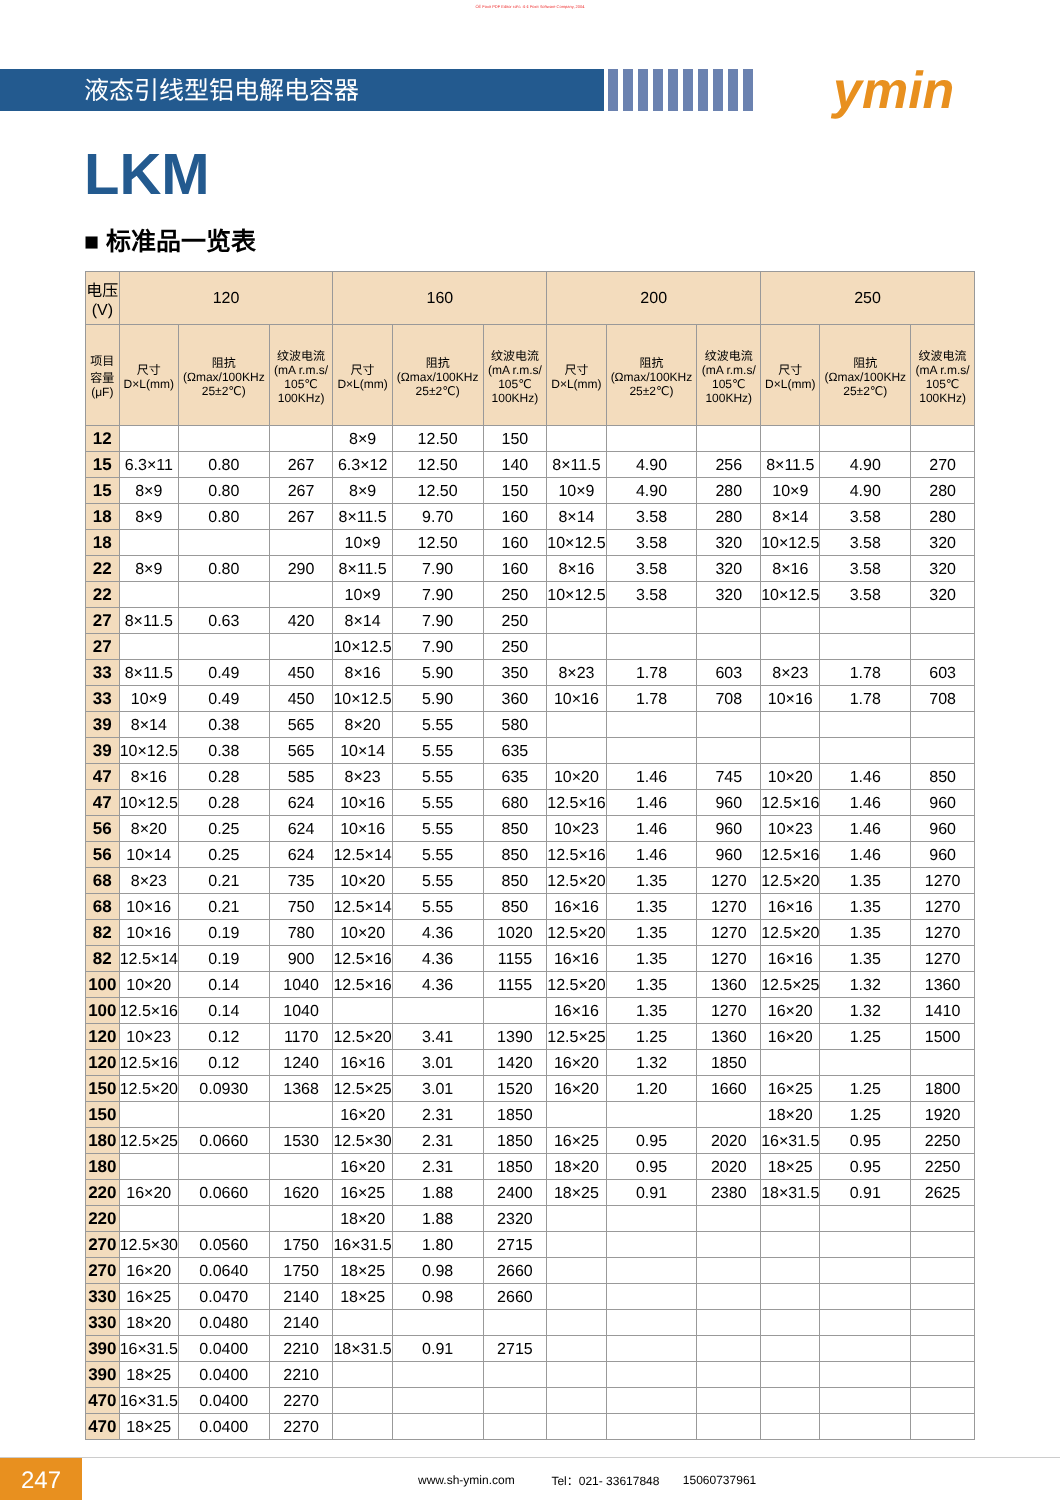ÓÉ Foxit PDF Editor ±à¼­ ·¢·¢ Foxit Software Company, 2004
液态引线型铝电解电容器
ymin
LKM
■ 标准品一览表
| 电压(V) | 120 | | | 160 | | | 200 | | | 250 | | |
| --- | --- | --- | --- | --- | --- | --- | --- | --- | --- | --- | --- | --- |
| 项目 容量 (μF) | 尺寸 D×L(mm) | 阻抗 (Ωmax/100KHz 25±2℃) | 纹波电流 (mA r.m.s/ 105℃ 100KHz) | 尺寸 D×L(mm) | 阻抗 (Ωmax/100KHz 25±2℃) | 纹波电流 (mA r.m.s/ 105℃ 100KHz) | 尺寸 D×L(mm) | 阻抗 (Ωmax/100KHz 25±2℃) | 纹波电流 (mA r.m.s/ 105℃ 100KHz) | 尺寸 D×L(mm) | 阻抗 (Ωmax/100KHz 25±2℃) | 纹波电流 (mA r.m.s/ 105℃ 100KHz) |
| 12 | | | | 8×9 | 12.50 | 150 | | | | | | |
| 15 | 6.3×11 | 0.80 | 267 | 6.3×12 | 12.50 | 140 | 8×11.5 | 4.90 | 256 | 8×11.5 | 4.90 | 270 |
| 15 | 8×9 | 0.80 | 267 | 8×9 | 12.50 | 150 | 10×9 | 4.90 | 280 | 10×9 | 4.90 | 280 |
| 18 | 8×9 | 0.80 | 267 | 8×11.5 | 9.70 | 160 | 8×14 | 3.58 | 280 | 8×14 | 3.58 | 280 |
| 18 | | | | 10×9 | 12.50 | 160 | 10×12.5 | 3.58 | 320 | 10×12.5 | 3.58 | 320 |
| 22 | 8×9 | 0.80 | 290 | 8×11.5 | 7.90 | 160 | 8×16 | 3.58 | 320 | 8×16 | 3.58 | 320 |
| 22 | | | | 10×9 | 7.90 | 250 | 10×12.5 | 3.58 | 320 | 10×12.5 | 3.58 | 320 |
| 27 | 8×11.5 | 0.63 | 420 | 8×14 | 7.90 | 250 | | | | | | |
| 27 | | | | 10×12.5 | 7.90 | 250 | | | | | | |
| 33 | 8×11.5 | 0.49 | 450 | 8×16 | 5.90 | 350 | 8×23 | 1.78 | 603 | 8×23 | 1.78 | 603 |
| 33 | 10×9 | 0.49 | 450 | 10×12.5 | 5.90 | 360 | 10×16 | 1.78 | 708 | 10×16 | 1.78 | 708 |
| 39 | 8×14 | 0.38 | 565 | 8×20 | 5.55 | 580 | | | | | | |
| 39 | 10×12.5 | 0.38 | 565 | 10×14 | 5.55 | 635 | | | | | | |
| 47 | 8×16 | 0.28 | 585 | 8×23 | 5.55 | 635 | 10×20 | 1.46 | 745 | 10×20 | 1.46 | 850 |
| 47 | 10×12.5 | 0.28 | 624 | 10×16 | 5.55 | 680 | 12.5×16 | 1.46 | 960 | 12.5×16 | 1.46 | 960 |
| 56 | 8×20 | 0.25 | 624 | 10×16 | 5.55 | 850 | 10×23 | 1.46 | 960 | 10×23 | 1.46 | 960 |
| 56 | 10×14 | 0.25 | 624 | 12.5×14 | 5.55 | 850 | 12.5×16 | 1.46 | 960 | 12.5×16 | 1.46 | 960 |
| 68 | 8×23 | 0.21 | 735 | 10×20 | 5.55 | 850 | 12.5×20 | 1.35 | 1270 | 12.5×20 | 1.35 | 1270 |
| 68 | 10×16 | 0.21 | 750 | 12.5×14 | 5.55 | 850 | 16×16 | 1.35 | 1270 | 16×16 | 1.35 | 1270 |
| 82 | 10×16 | 0.19 | 780 | 10×20 | 4.36 | 1020 | 12.5×20 | 1.35 | 1270 | 12.5×20 | 1.35 | 1270 |
| 82 | 12.5×14 | 0.19 | 900 | 12.5×16 | 4.36 | 1155 | 16×16 | 1.35 | 1270 | 16×16 | 1.35 | 1270 |
| 100 | 10×20 | 0.14 | 1040 | 12.5×16 | 4.36 | 1155 | 12.5×20 | 1.35 | 1360 | 12.5×25 | 1.32 | 1360 |
| 100 | 12.5×16 | 0.14 | 1040 | | | | 16×16 | 1.35 | 1270 | 16×20 | 1.32 | 1410 |
| 120 | 10×23 | 0.12 | 1170 | 12.5×20 | 3.41 | 1390 | 12.5×25 | 1.25 | 1360 | 16×20 | 1.25 | 1500 |
| 120 | 12.5×16 | 0.12 | 1240 | 16×16 | 3.01 | 1420 | 16×20 | 1.32 | 1850 | | | |
| 150 | 12.5×20 | 0.0930 | 1368 | 12.5×25 | 3.01 | 1520 | 16×20 | 1.20 | 1660 | 16×25 | 1.25 | 1800 |
| 150 | | | | 16×20 | 2.31 | 1850 | | | | 18×20 | 1.25 | 1920 |
| 180 | 12.5×25 | 0.0660 | 1530 | 12.5×30 | 2.31 | 1850 | 16×25 | 0.95 | 2020 | 16×31.5 | 0.95 | 2250 |
| 180 | | | | 16×20 | 2.31 | 1850 | 18×20 | 0.95 | 2020 | 18×25 | 0.95 | 2250 |
| 220 | 16×20 | 0.0660 | 1620 | 16×25 | 1.88 | 2400 | 18×25 | 0.91 | 2380 | 18×31.5 | 0.91 | 2625 |
| 220 | | | | 18×20 | 1.88 | 2320 | | | | | | |
| 270 | 12.5×30 | 0.0560 | 1750 | 16×31.5 | 1.80 | 2715 | | | | | | |
| 270 | 16×20 | 0.0640 | 1750 | 18×25 | 0.98 | 2660 | | | | | | |
| 330 | 16×25 | 0.0470 | 2140 | 18×25 | 0.98 | 2660 | | | | | | |
| 330 | 18×20 | 0.0480 | 2140 | | | | | | | | | |
| 390 | 16×31.5 | 0.0400 | 2210 | 18×31.5 | 0.91 | 2715 | | | | | | |
| 390 | 18×25 | 0.0400 | 2210 | | | | | | | | | |
| 470 | 16×31.5 | 0.0400 | 2270 | | | | | | | | | |
| 470 | 18×25 | 0.0400 | 2270 | | | | | | | | | |
247
www.sh-ymin.com Tel：021- 33617848 15060737961